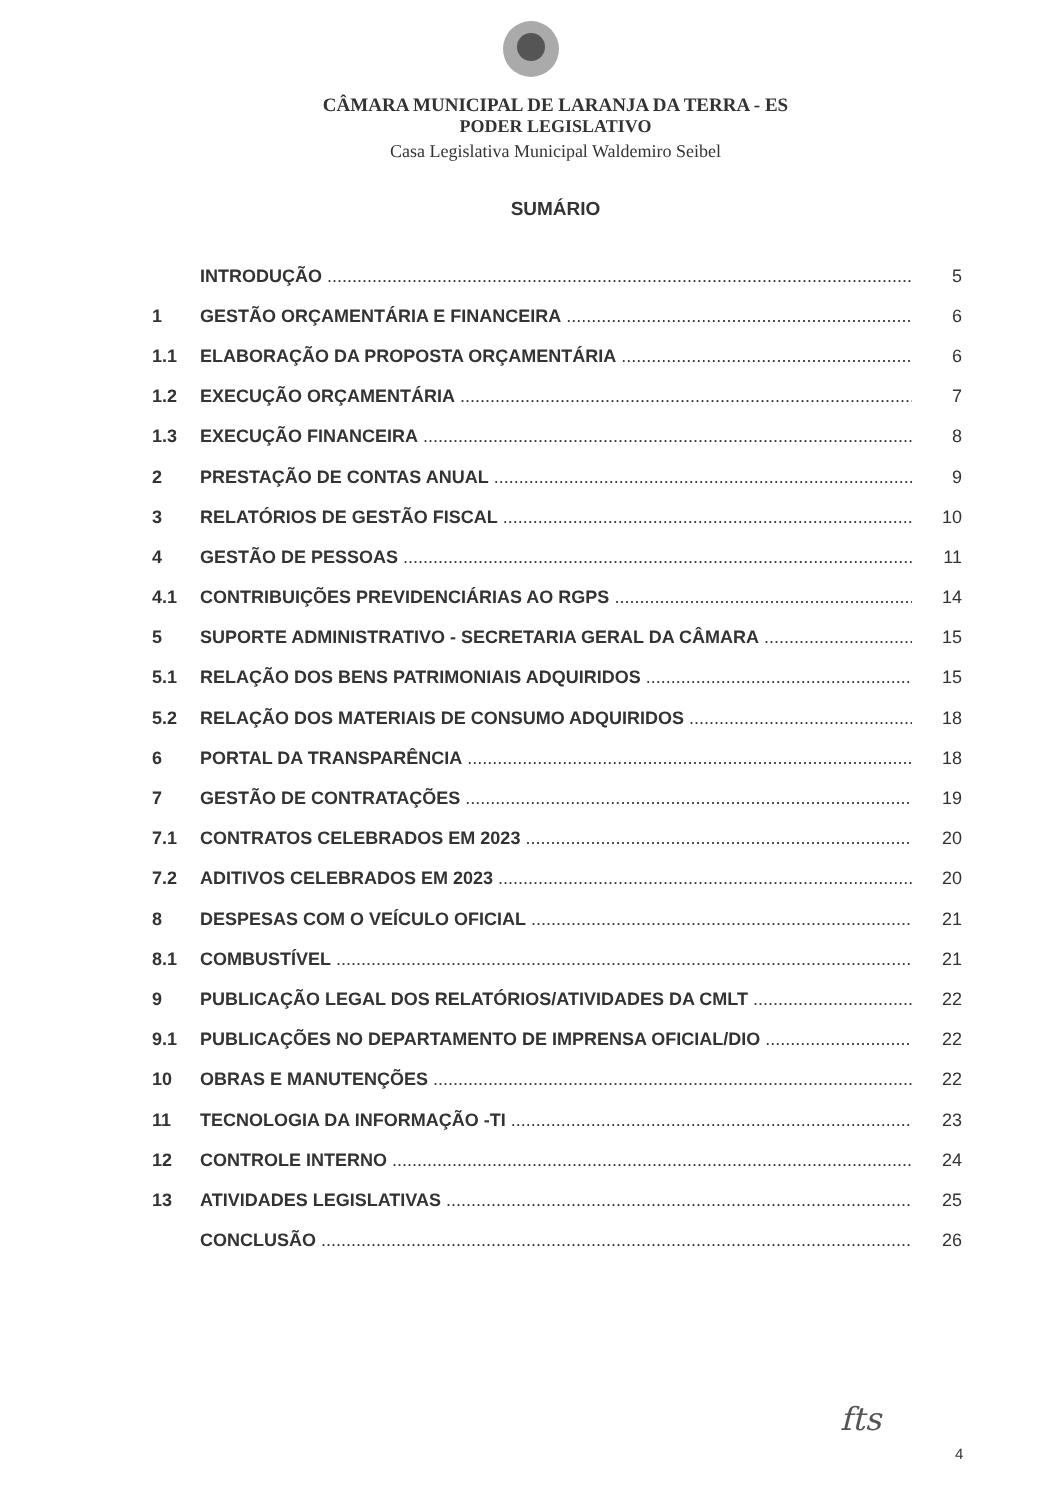CÂMARA MUNICIPAL DE LARANJA DA TERRA - ES
PODER LEGISLATIVO
Casa Legislativa Municipal Waldemiro Seibel
SUMÁRIO
INTRODUÇÃO 5
1 GESTÃO ORÇAMENTÁRIA E FINANCEIRA 6
1.1 ELABORAÇÃO DA PROPOSTA ORÇAMENTÁRIA 6
1.2 EXECUÇÃO ORÇAMENTÁRIA 7
1.3 EXECUÇÃO FINANCEIRA 8
2 PRESTAÇÃO DE CONTAS ANUAL 9
3 RELATÓRIOS DE GESTÃO FISCAL 10
4 GESTÃO DE PESSOAS 11
4.1 CONTRIBUIÇÕES PREVIDENCIÁRIAS AO RGPS 14
5 SUPORTE ADMINISTRATIVO - SECRETARIA GERAL DA CÂMARA 15
5.1 RELAÇÃO DOS BENS PATRIMONIAIS ADQUIRIDOS 15
5.2 RELAÇÃO DOS MATERIAIS DE CONSUMO ADQUIRIDOS 18
6 PORTAL DA TRANSPARÊNCIA 18
7 GESTÃO DE CONTRATAÇÕES 19
7.1 CONTRATOS CELEBRADOS EM 2023 20
7.2 ADITIVOS CELEBRADOS EM 2023 20
8 DESPESAS COM O VEÍCULO OFICIAL 21
8.1 COMBUSTÍVEL 21
9 PUBLICAÇÃO LEGAL DOS RELATÓRIOS/ATIVIDADES DA CMLT 22
9.1 PUBLICAÇÕES NO DEPARTAMENTO DE IMPRENSA OFICIAL/DIO 22
10 OBRAS E MANUTENÇÕES 22
11 TECNOLOGIA DA INFORMAÇÃO -TI 23
12 CONTROLE INTERNO 24
13 ATIVIDADES LEGISLATIVAS 25
CONCLUSÃO 26
fts
4